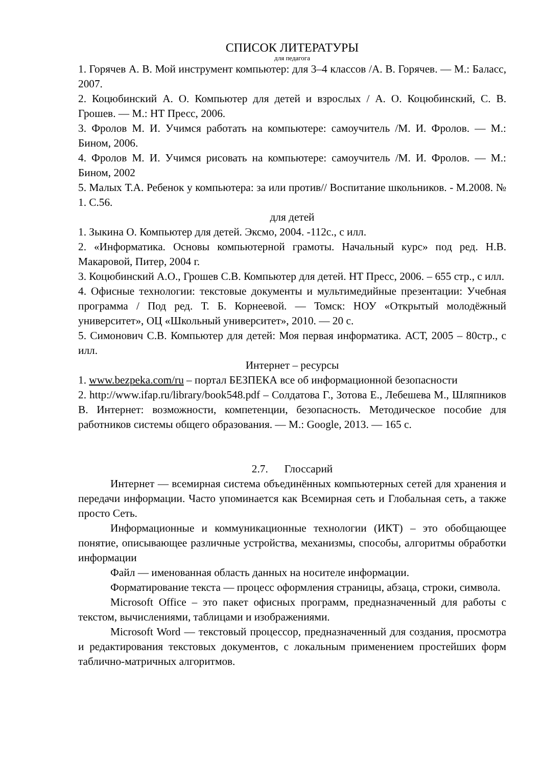СПИСОК ЛИТЕРАТУРЫ
для педагога
1. Горячев А. В. Мой инструмент компьютер: для 3–4 классов /А. В. Горячев. — М.: Баласс, 2007.
2. Коцюбинский А. О. Компьютер для детей и взрослых / А. О. Коцюбинский, С. В. Грошев. — М.: НТ Пресс, 2006.
3. Фролов М. И. Учимся работать на компьютере: самоучитель /М. И. Фролов. — М.: Бином, 2006.
4. Фролов М. И. Учимся рисовать на компьютере: самоучитель /М. И. Фролов. — М.: Бином, 2002
5. Малых Т.А. Ребенок у компьютера: за или против// Воспитание школьников. - М.2008. № 1. С.56.
для детей
1. Зыкина О. Компьютер для детей. Эксмо, 2004. -112с., с илл.
2. «Информатика. Основы компьютерной грамоты. Начальный курс» под ред. Н.В. Макаровой, Питер, 2004 г.
3. Коцюбинский А.О., Грошев С.В. Компьютер для детей. НТ Пресс, 2006. – 655 стр., с илл.
4. Офисные технологии: текстовые документы и мультимедийные презентации: Учебная программа / Под ред. Т. Б. Корнеевой. — Томск: НОУ «Открытый молодёжный университет», ОЦ «Школьный университет», 2010. — 20 с.
5. Симонович С.В. Компьютер для детей: Моя первая информатика. АСТ, 2005 – 80стр., с илл.
Интернет – ресурсы
1. www.bezpeka.com/ru – портал БЕЗПЕКА все об информационной безопасности
2. http://www.ifap.ru/library/book548.pdf – Солдатова Г., Зотова Е., Лебешева М., Шляпников В. Интернет: возможности, компетенции, безопасность. Методическое пособие для работников системы общего образования. — М.: Google, 2013. — 165 с.
2.7. Глоссарий
Интернет — всемирная система объединённых компьютерных сетей для хранения и передачи информации. Часто упоминается как Всемирная сеть и Глобальная сеть, а также просто Сеть.
Информационные и коммуникационные технологии (ИКТ) – это обобщающее понятие, описывающее различные устройства, механизмы, способы, алгоритмы обработки информации
Файл — именованная область данных на носителе информации.
Форматирование текста — процесс оформления страницы, абзаца, строки, символа.
Microsoft Office – это пакет офисных программ, предназначенный для работы с текстом, вычислениями, таблицами и изображениями.
Microsoft Word — текстовый процессор, предназначенный для создания, просмотра и редактирования текстовых документов, с локальным применением простейших форм таблично-матричных алгоритмов.